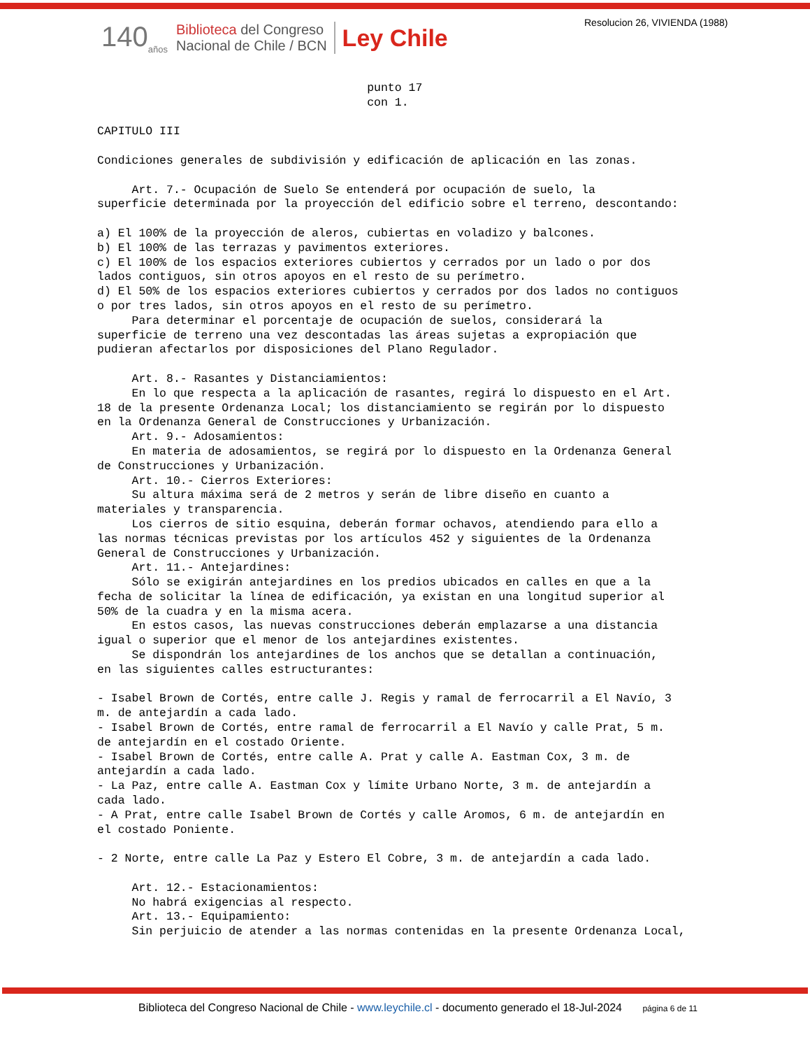Resolucion 26, VIVIENDA (1988)
140<sub>años</sub>
Biblioteca del Congreso
Nacional de Chile / BCN
Ley Chile
punto 17 con 1. CAPITULO III Condiciones generales de subdivisión y edificación de aplicación en las zonas. Art. 7.- Ocupación de Suelo Se entenderá por ocupación de suelo, la superficie determinada por la proyección del edificio sobre el terreno, descontando: a) El 100% de la proyección de aleros, cubiertas en voladizo y balcones. b) El 100% de las terrazas y pavimentos exteriores. c) El 100% de los espacios exteriores cubiertos y cerrados por un lado o por dos lados contiguos, sin otros apoyos en el resto de su perímetro. d) El 50% de los espacios exteriores cubiertos y cerrados por dos lados no contiguos o por tres lados, sin otros apoyos en el resto de su perímetro. Para determinar el porcentaje de ocupación de suelos, considerará la superficie de terreno una vez descontadas las áreas sujetas a expropiación que pudieran afectarlos por disposiciones del Plano Regulador. Art. 8.- Rasantes y Distanciamientos: En lo que respecta a la aplicación de rasantes, regirá lo dispuesto en el Art. 18 de la presente Ordenanza Local; los distanciamiento se regirán por lo dispuesto en la Ordenanza General de Construcciones y Urbanización. Art. 9.- Adosamientos: En materia de adosamientos, se regirá por lo dispuesto en la Ordenanza General de Construcciones y Urbanización. Art. 10.- Cierros Exteriores: Su altura máxima será de 2 metros y serán de libre diseño en cuanto a materiales y transparencia. Los cierros de sitio esquina, deberán formar ochavos, atendiendo para ello a las normas técnicas previstas por los artículos 452 y siguientes de la Ordenanza General de Construcciones y Urbanización. Art. 11.- Antejardines: Sólo se exigirán antejardines en los predios ubicados en calles en que a la fecha de solicitar la línea de edificación, ya existan en una longitud superior al 50% de la cuadra y en la misma acera. En estos casos, las nuevas construcciones deberán emplazarse a una distancia igual o superior que el menor de los antejardines existentes. Se dispondrán los antejardines de los anchos que se detallan a continuación, en las siguientes calles estructurantes: - Isabel Brown de Cortés, entre calle J. Regis y ramal de ferrocarril a El Navío, 3 m. de antejardín a cada lado. - Isabel Brown de Cortés, entre ramal de ferrocarril a El Navío y calle Prat, 5 m. de antejardín en el costado Oriente. - Isabel Brown de Cortés, entre calle A. Prat y calle A. Eastman Cox, 3 m. de antejardín a cada lado. - La Paz, entre calle A. Eastman Cox y límite Urbano Norte, 3 m. de antejardín a cada lado. - A Prat, entre calle Isabel Brown de Cortés y calle Aromos, 6 m. de antejardín en el costado Poniente. - 2 Norte, entre calle La Paz y Estero El Cobre, 3 m. de antejardín a cada lado. Art. 12.- Estacionamientos: No habrá exigencias al respecto. Art. 13.- Equipamiento: Sin perjuicio de atender a las normas contenidas en la presente Ordenanza Local,
Biblioteca del Congreso Nacional de Chile - www.leychile.cl - documento generado el 18-Jul-2024 página 6 de 11